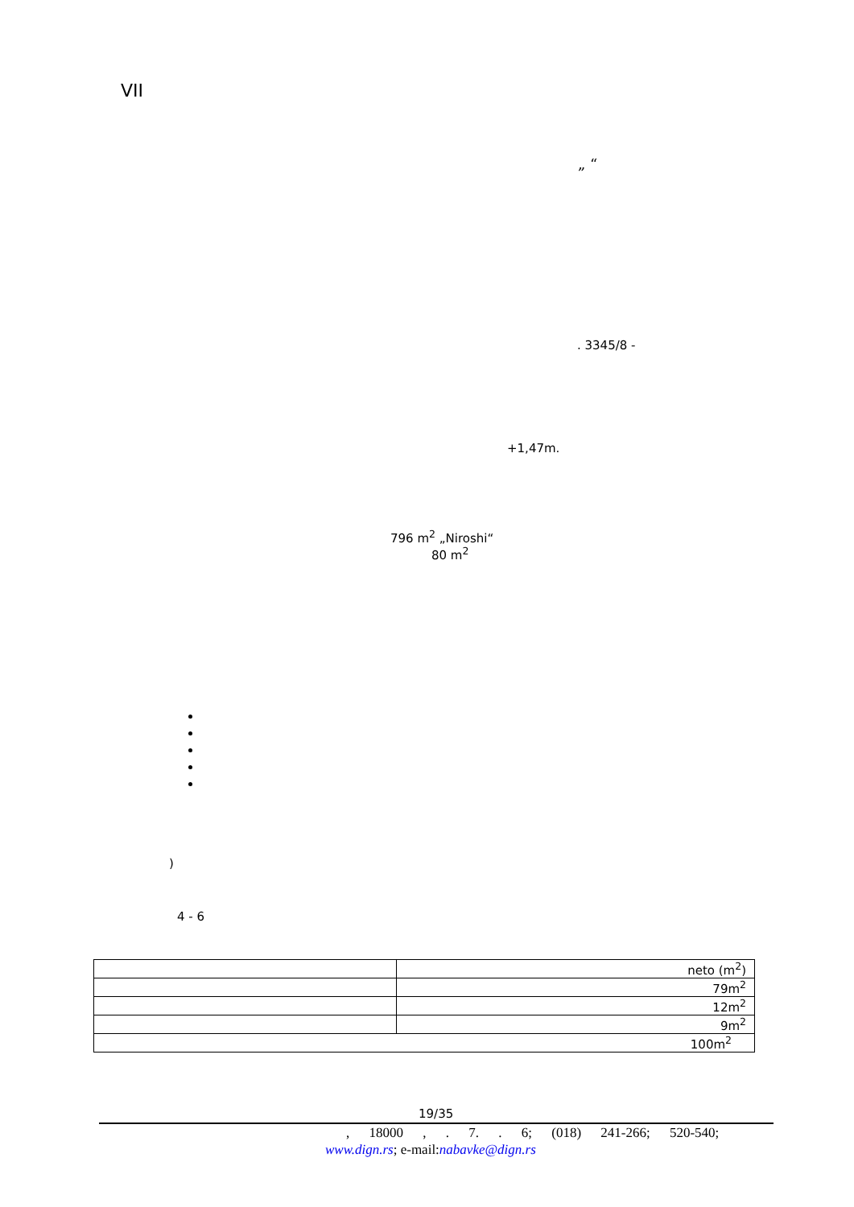VII
„ “
. 3345/8 -
+1,47m.
796 m<sup>2</sup> „Niroshi“
80 m<sup>2</sup>
)
4 - 6
| | neto (m<sup>2</sup>) |
| | 79m<sup>2</sup> |
| | 12m<sup>2</sup> |
| | 9m<sup>2</sup> |
| 100m<sup>2</sup> | |
19/35
, 18000 , . 7. . 6; (018) 241-266; 520-540;
www.dign.rs; e-mail:nabavke@dign.rs